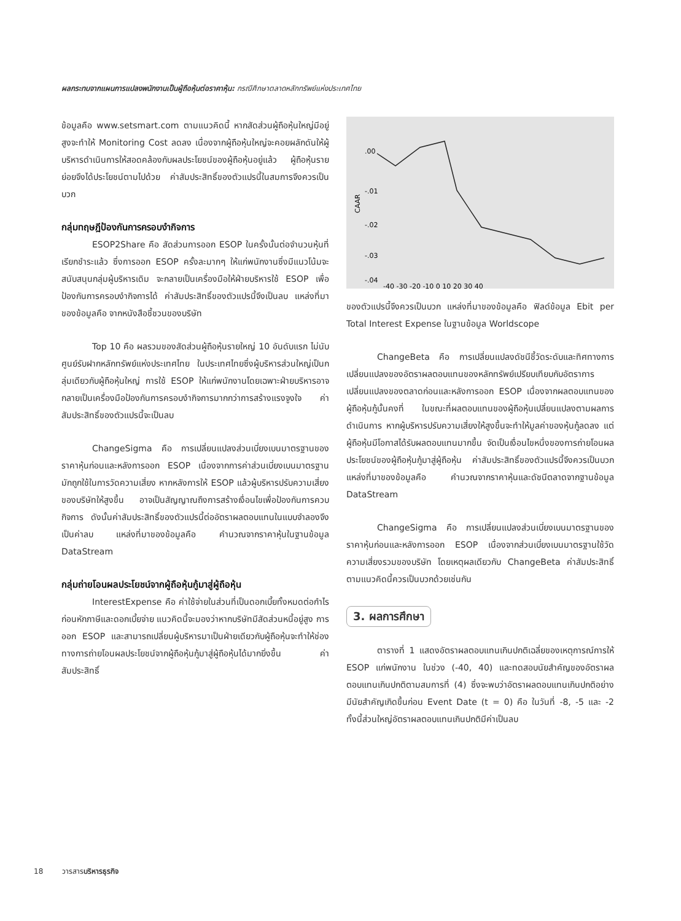ผลกระทบจากแผนการแปลงพนักงานเป็นผู้ถือหุ้นต่อราคาหุ้น: กรณีศึกษาตลาดหลักทรัพย์แห่งประเทศไทย
ข้อมูลคือ www.setsmart.com ตามแนวคิดนี้ หากสัดส่วนผู้ถือหุ้นใหญ่มีอยู่สูงจะทำให้ Monitoring Cost ลดลง เนื่องจากผู้ถือหุ้นใหญ่จะคอยผลักดันให้ผู้บริหารดำเนินการให้สอดคล้องกับผลประโยชน์ของผู้ถือหุ้นอยู่แล้ว ผู้ถือหุ้นรายย่อยจึงได้ประโยชน์ตามไปด้วย ค่าสัมประสิทธิ์ของตัวแปรนี้ในสมการจึงควรเป็นบวก
กลุ่มทฤษฎีป้องกันการครอบงำกิจการ
ESOP2Share คือ สัดส่วนการออก ESOP ในครั้งนั้นต่อจำนวนหุ้นที่เรียกชำระแล้ว ซึ่งการออก ESOP ครั้งละมากๆ ให้แก่พนักงานซึ่งมีแนวโน้มจะสนับสนุนกลุ่มผู้บริหารเดิม จะกลายเป็นเครื่องมือให้ฝ่ายบริหารใช้ ESOP เพื่อป้องกันการครอบงำกิจการได้ ค่าสัมประสิทธิ์ของตัวแปรนี้จึงเป็นลบ แหล่งที่มาของข้อมูลคือ จากหนังสือชี้ชวนของบริษัท
Top 10 คือ ผลรวมของสัดส่วนผู้ถือหุ้นรายใหญ่ 10 อันดับแรก ไม่นับศูนย์รับฝากหลักทรัพย์แห่งประเทศไทย ในประเทศไทยซึ่งผู้บริหารส่วนใหญ่เป็นกลุ่มเดียวกับผู้ถือหุ้นใหญ่ การใช้ ESOP ให้แก่พนักงานโดยเฉพาะฝ่ายบริหารอาจกลายเป็นเครื่องมือป้องกันการครอบงำกิจการมากกว่าการสร้างแรงจูงใจ ค่าสัมประสิทธิ์ของตัวแปรนี้จะเป็นลบ
ChangeSigma คือ การเปลี่ยนแปลงส่วนเบี่ยงเบนมาตรฐานของราคาหุ้นก่อนและหลังการออก ESOP เนื่องจากการค่าส่วนเบี่ยงเบนมาตรฐานมักถูกใช้ในการวัดความเสี่ยง หากหลังการให้ ESOP แล้วผู้บริหารปรับความเสี่ยงของบริษัทให้สูงขึ้น อาจเป็นสัญญาณถึงการสร้างเงื่อนไขเพื่อป้องกันการควบกิจการ ดังนั้นค่าสัมประสิทธิ์ของตัวแปรนี้ต่ออัตราผลตอบแทนในแบบจำลองจึงเป็นค่าลบ แหล่งที่มาของข้อมูลคือ คำนวณจากราคาหุ้นในฐานข้อมูล DataStream
กลุ่มถ่ายโอนผลประโยชน์จากผู้ถือหุ้นกู้มาสู่ผู้ถือหุ้น
InterestExpense คือ ค่าใช้จ่ายในส่วนที่เป็นดอกเบี้ยทั้งหมดต่อกำไรก่อนหักภาษีและดอกเบี้ยจ่าย แนวคิดนี้จะมองว่าหากบริษัทมีสัดส่วนหนี้อยู่สูง การออก ESOP และสามารถเปลี่ยนผู้บริหารมาเป็นฝ่ายเดียวกับผู้ถือหุ้นจะทำให้ช่องทางการถ่ายโอนผลประโยชน์จากผู้ถือหุ้นกู้มาสู่ผู้ถือหุ้นได้มากยิ่งขึ้น ค่าสัมประสิทธิ์
CAAR
.00
-.01
-.02
-.03
-.04
-40 -30 -20 -10 0 10 20 30 40
ของตัวแปรนี้จึงควรเป็นบวก แหล่งที่มาของข้อมูลคือ ฟิลด์ข้อมูล Ebit per Total Interest Expense ในฐานข้อมูล Worldscope
ChangeBeta คือ การเปลี่ยนแปลงดัชนีชี้วัดระดับและทิศทางการเปลี่ยนแปลงของอัตราผลตอบแทนของหลักทรัพย์เปรียบเทียบกับอัตราการเปลี่ยนแปลงของตลาดก่อนและหลังการออก ESOP เนื่องจากผลตอบแทนของผู้ถือหุ้นกู้นั้นคงที่ ในขณะที่ผลตอบแทนของผู้ถือหุ้นเปลี่ยนแปลงตามผลการดำเนินการ หากผู้บริหารปรับความเสี่ยงให้สูงขึ้นจะทำให้มูลค่าของหุ้นกู้ลดลง แต่ผู้ถือหุ้นมีโอกาสได้รับผลตอบแทนมากขึ้น จัดเป็นเงื่อนไขหนึ่งของการถ่ายโอนผลประโยชน์ของผู้ถือหุ้นกู้มาสู่ผู้ถือหุ้น ค่าสัมประสิทธิ์ของตัวแปรนี้จึงควรเป็นบวก แหล่งที่มาของข้อมูลคือ คำนวณจากราคาหุ้นและดัชนีตลาดจากฐานข้อมูล DataStream
ChangeSigma คือ การเปลี่ยนแปลงส่วนเบี่ยงเบนมาตรฐานของราคาหุ้นก่อนและหลังการออก ESOP เนื่องจากส่วนเบี่ยงเบนมาตรฐานใช้วัดความเสี่ยงรวมของบริษัท โดยเหตุผลเดียวกับ ChangeBeta ค่าสัมประสิทธิ์ตามแนวคิดนี้ควรเป็นบวกด้วยเช่นกัน
3. ผลการศึกษา
ตารางที่ 1 แสดงอัตราผลตอบแทนเกินปกติเฉลี่ยของเหตุการณ์การให้ ESOP แก่พนักงาน ในช่วง (-40, 40) และทดสอบนัยสำคัญของอัตราผลตอบแทนเกินปกติตามสมการที่ (4) ซึ่งจะพบว่าอัตราผลตอบแทนเกินปกติอย่างมีนัยสำคัญเกิดขึ้นก่อน Event Date (t = 0) คือ ในวันที่ -8, -5 และ -2 ทั้งนี้ส่วนใหญ่อัตราผลตอบแทนเกินปกติมีค่าเป็นลบ
18 วารสารบริหารธุรกิจ